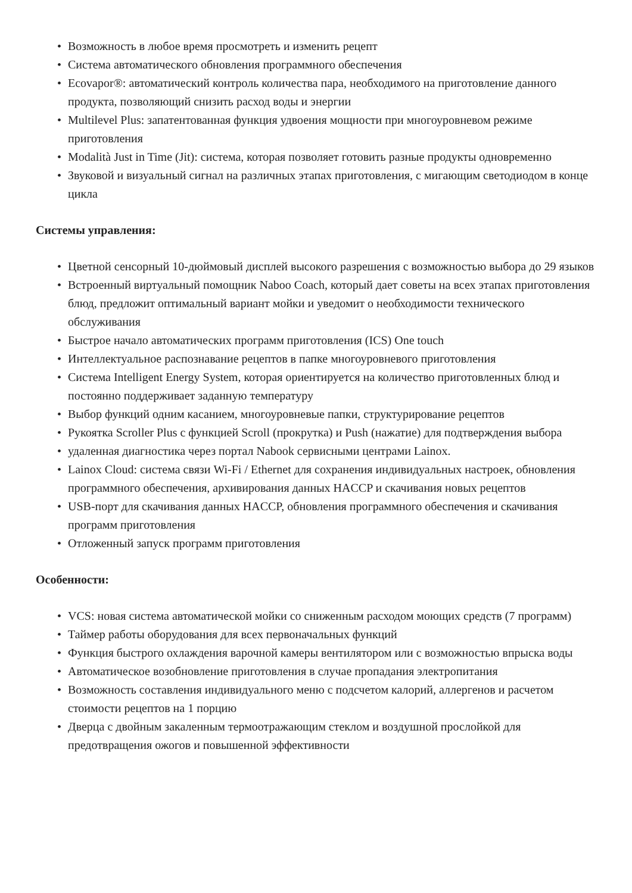• Возможность в любое время просмотреть и изменить рецепт
• Система автоматического обновления программного обеспечения
• Ecovapor®: автоматический контроль количества пара, необходимого на приготовление данного продукта, позволяющий снизить расход воды и энергии
• Multilevel Plus: запатентованная функция удвоения мощности при многоуровневом режиме приготовления
• Modalità Just in Time (Jit): система, которая позволяет готовить разные продукты одновременно
• Звуковой и визуальный сигнал на различных этапах приготовления, с мигающим светодиодом в конце цикла
Системы управления:
• Цветной сенсорный 10-дюймовый дисплей высокого разрешения с возможностью выбора до 29 языков
• Встроенный виртуальный помощник Naboo Coach, который дает советы на всех этапах приготовления блюд, предложит оптимальный вариант мойки и уведомит о необходимости технического обслуживания
• Быстрое начало автоматических программ приготовления (ICS) One touch
• Интеллектуальное распознавание рецептов в папке многоуровневого приготовления
• Система Intelligent Energy System, которая ориентируется на количество приготовленных блюд и постоянно поддерживает заданную температуру
• Выбор функций одним касанием, многоуровневые папки, структурирование рецептов
• Рукоятка Scroller Plus с функцией Scroll (прокрутка) и Push (нажатие) для подтверждения выбора
• удаленная диагностика через портал Nabook сервисными центрами Lainox.
• Lainox Cloud: система связи Wi-Fi / Ethernet для сохранения индивидуальных настроек, обновления программного обеспечения, архивирования данных HACCP и скачивания новых рецептов
• USB-порт для скачивания данных HACCP, обновления программного обеспечения и скачивания программ приготовления
• Отложенный запуск программ приготовления
Особенности:
• VCS: новая система автоматической мойки со сниженным расходом моющих средств (7 программ)
• Таймер работы оборудования для всех первоначальных функций
• Функция быстрого охлаждения варочной камеры вентилятором или с возможностью впрыска воды
• Автоматическое возобновление приготовления в случае пропадания электропитания
• Возможность составления индивидуального меню с подсчетом калорий, аллергенов и расчетом стоимости рецептов на 1 порцию
• Дверца с двойным закаленным термоотражающим стеклом и воздушной прослойкой для предотвращения ожогов и повышенной эффективности